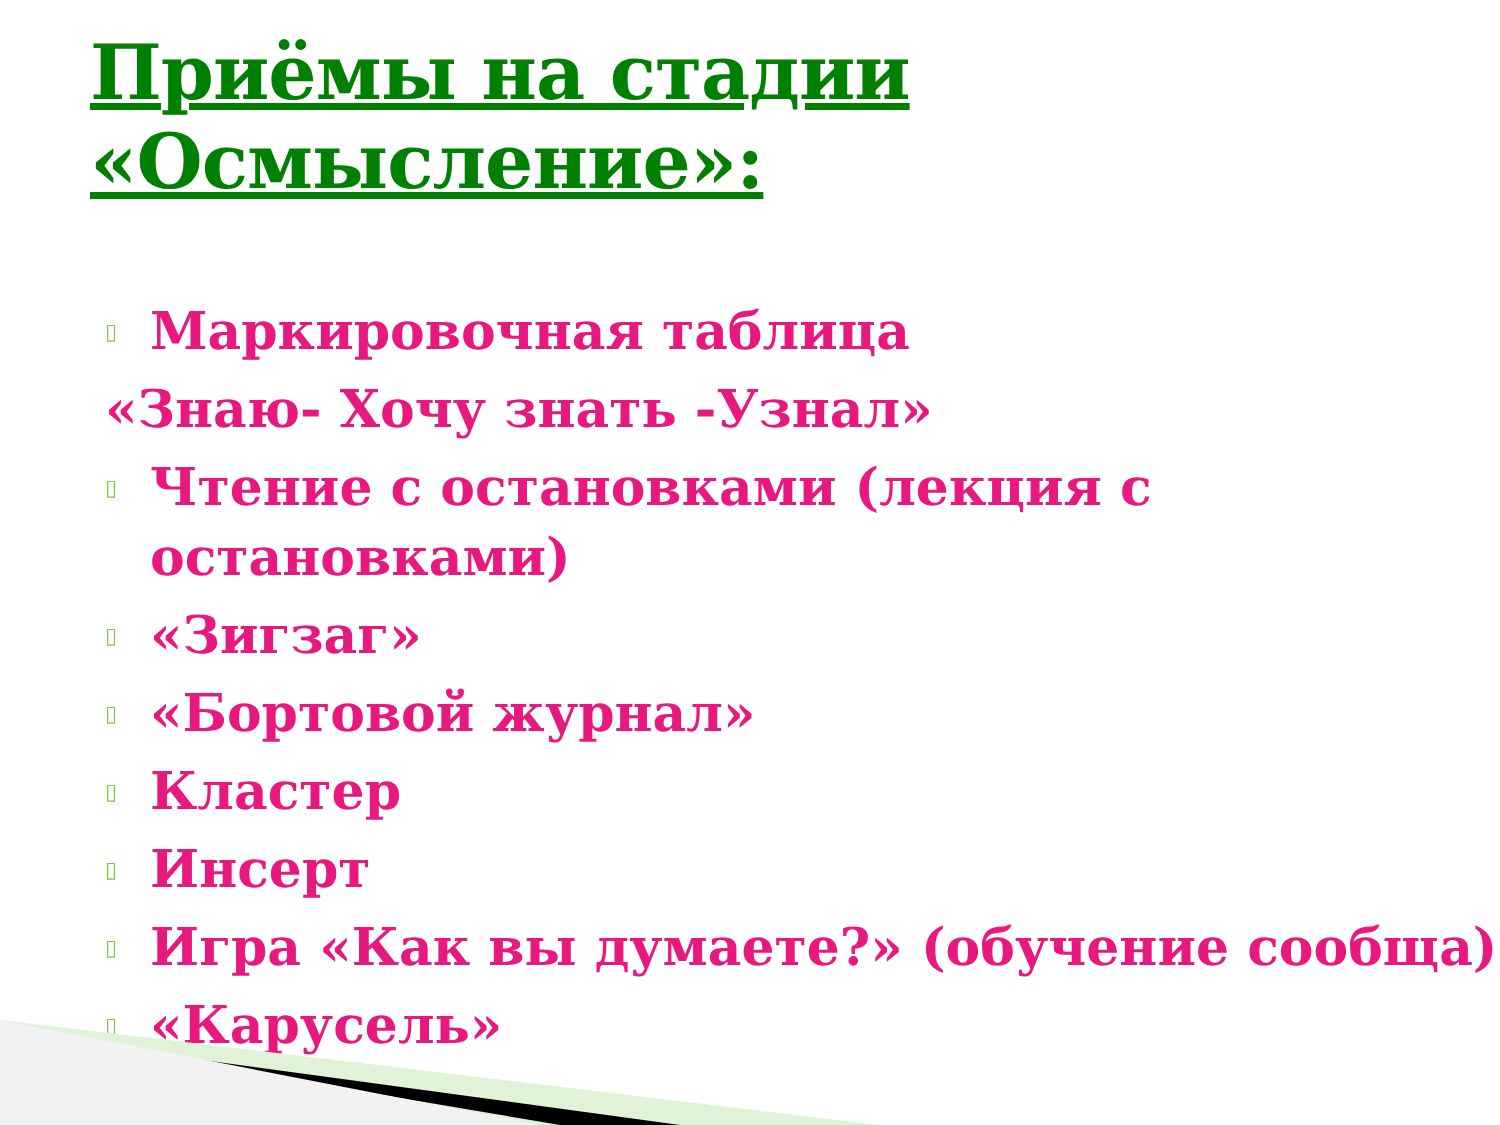Приёмы на стадии «Осмысление»:
▯ Маркировочная таблица
«Знаю- Хочу знать -Узнал»
▯ Чтение с остановками (лекция с остановками)
▯ «Зигзаг»
▯ «Бортовой журнал»
▯ Кластер
▯ Инсерт
▯ Игра «Как вы думаете?» (обучение сообща)
▯ «Карусель»